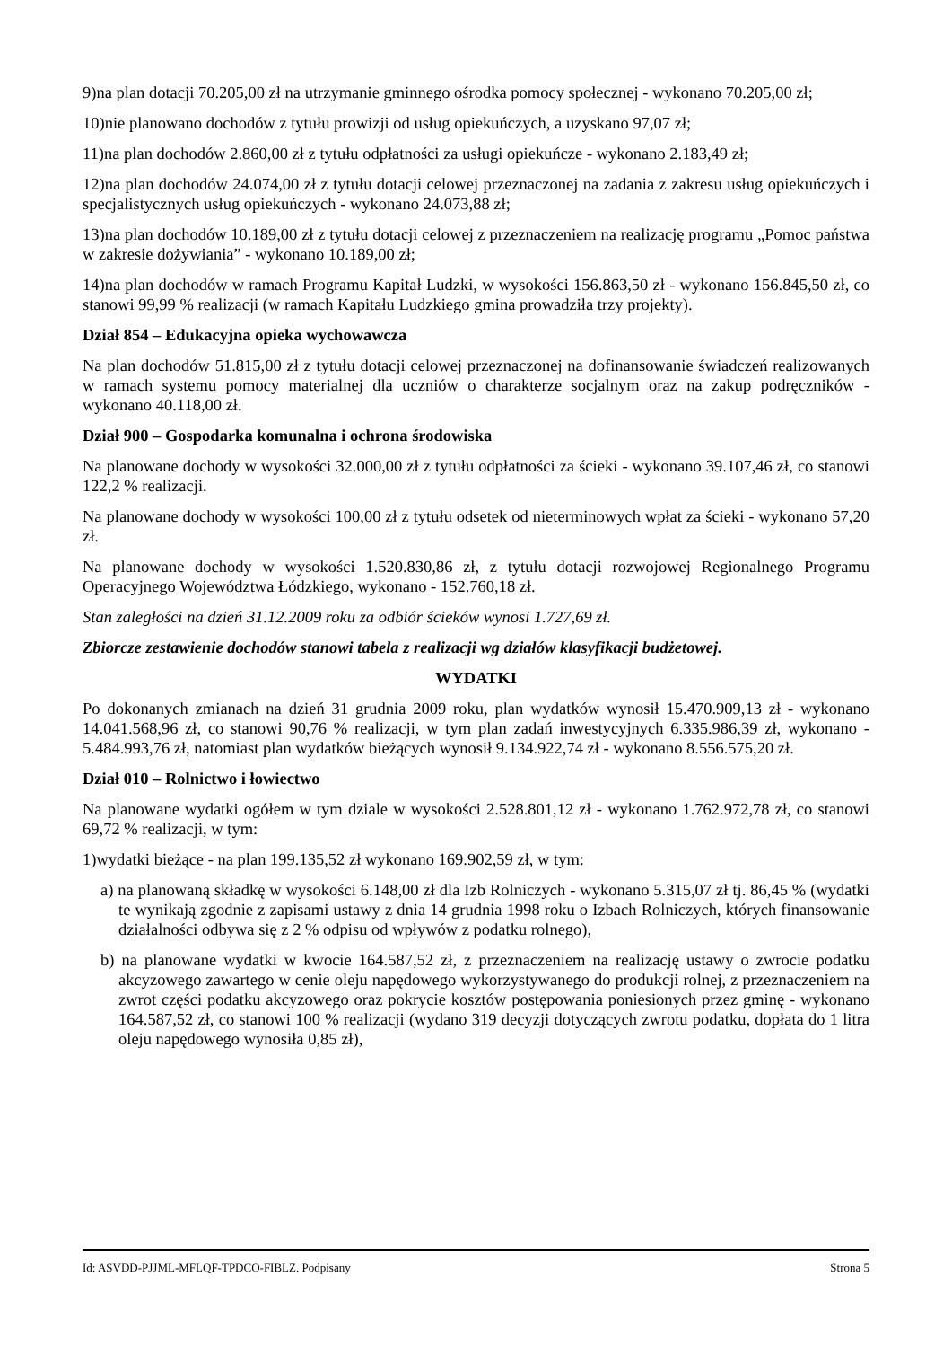9)na plan dotacji 70.205,00 zł na utrzymanie gminnego ośrodka pomocy społecznej - wykonano 70.205,00 zł;
10)nie planowano dochodów z tytułu prowizji od usług opiekuńczych, a uzyskano 97,07 zł;
11)na plan dochodów 2.860,00 zł z tytułu odpłatności za usługi opiekuńcze - wykonano 2.183,49 zł;
12)na plan dochodów 24.074,00 zł z tytułu dotacji celowej przeznaczonej na zadania z zakresu usług opiekuńczych i specjalistycznych usług opiekuńczych - wykonano 24.073,88 zł;
13)na plan dochodów 10.189,00 zł z tytułu dotacji celowej z przeznaczeniem na realizację programu „Pomoc państwa w zakresie dożywiania” - wykonano 10.189,00 zł;
14)na plan dochodów w ramach Programu Kapitał Ludzki, w wysokości 156.863,50 zł - wykonano 156.845,50 zł, co stanowi 99,99 % realizacji (w ramach Kapitału Ludzkiego gmina prowadziła trzy projekty).
Dział 854 – Edukacyjna opieka wychowawcza
Na plan dochodów 51.815,00 zł z tytułu dotacji celowej przeznaczonej na dofinansowanie świadczeń realizowanych w ramach systemu pomocy materialnej dla uczniów o charakterze socjalnym oraz na zakup podręczników - wykonano 40.118,00 zł.
Dział 900 – Gospodarka komunalna i ochrona środowiska
Na planowane dochody w wysokości 32.000,00 zł z tytułu odpłatności za ścieki - wykonano 39.107,46 zł, co stanowi 122,2 % realizacji.
Na planowane dochody w wysokości 100,00 zł z tytułu odsetek od nieterminowych wpłat za ścieki - wykonano 57,20 zł.
Na planowane dochody w wysokości 1.520.830,86 zł, z tytułu dotacji rozwojowej Regionalnego Programu Operacyjnego Województwa Łódzkiego, wykonano - 152.760,18 zł.
Stan zaległości na dzień 31.12.2009 roku za odbiór ścieków wynosi 1.727,69 zł.
Zbiorcze zestawienie dochodów stanowi tabela z realizacji wg działów klasyfikacji budżetowej.
WYDATKI
Po dokonanych zmianach na dzień 31 grudnia 2009 roku, plan wydatków wynosił 15.470.909,13 zł - wykonano 14.041.568,96 zł, co stanowi 90,76 % realizacji, w tym plan zadań inwestycyjnych 6.335.986,39 zł, wykonano - 5.484.993,76 zł, natomiast plan wydatków bieżących wynosił 9.134.922,74 zł - wykonano 8.556.575,20 zł.
Dział 010 – Rolnictwo i łowiectwo
Na planowane wydatki ogółem w tym dziale w wysokości 2.528.801,12 zł - wykonano 1.762.972,78 zł, co stanowi 69,72 % realizacji, w tym:
1)wydatki bieżące - na plan 199.135,52 zł wykonano 169.902,59 zł, w tym:
a) na planowaną składkę w wysokości 6.148,00 zł dla Izb Rolniczych - wykonano 5.315,07 zł tj. 86,45 % (wydatki te wynikają zgodnie z zapisami ustawy z dnia 14 grudnia 1998 roku o Izbach Rolniczych, których finansowanie działalności odbywa się z 2 % odpisu od wpływów z podatku rolnego),
b) na planowane wydatki w kwocie 164.587,52 zł, z przeznaczeniem na realizację ustawy o zwrocie podatku akcyzowego zawartego w cenie oleju napędowego wykorzystywanego do produkcji rolnej, z przeznaczeniem na zwrot części podatku akcyzowego oraz pokrycie kosztów postępowania poniesionych przez gminę - wykonano 164.587,52 zł, co stanowi 100 % realizacji (wydano 319 decyzji dotyczących zwrotu podatku, dopłata do 1 litra oleju napędowego wynosiła 0,85 zł),
Id: ASVDD-PJJML-MFLQF-TPDCO-FIBLZ. Podpisany Strona 5